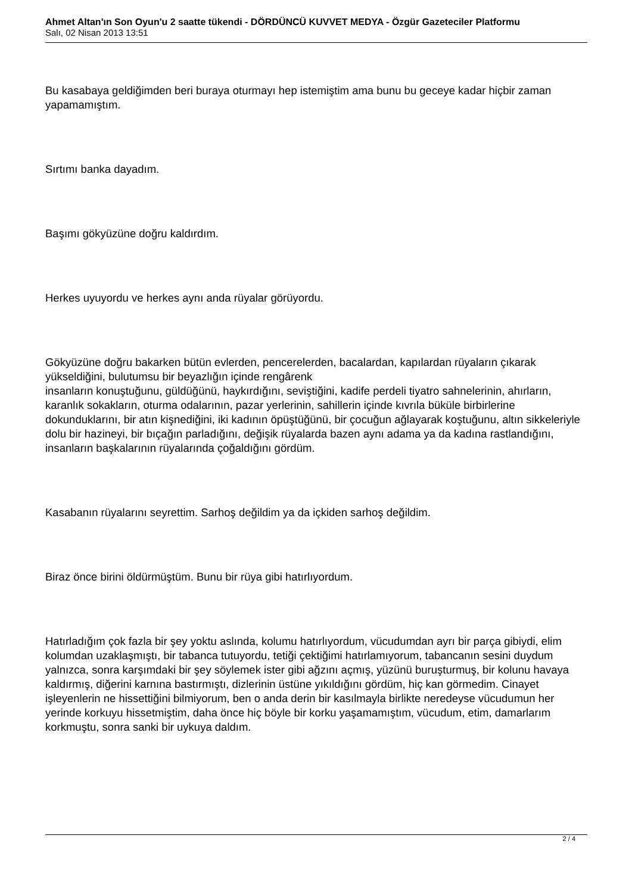Ahmet Altan'ın Son Oyun'u 2 saatte tükendi - DÖRDÜNCÜ KUVVET MEDYA - Özgür Gazeteciler Platformu
Salı, 02 Nisan 2013 13:51
Bu kasabaya geldiğimden beri buraya oturmayı hep istemiştim ama bunu bu geceye kadar hiçbir zaman yapamamıştım.
Sırtımı banka dayadım.
Başımı gökyüzüne doğru kaldırdım.
Herkes uyuyordu ve herkes aynı anda rüyalar görüyordu.
Gökyüzüne doğru bakarken bütün evlerden, pencerelerden, bacalardan, kapılardan rüyaların çıkarak yükseldiğini, bulutumsu bir beyazlığın içinde rengârenk
insanların konuştuğunu, güldüğünü, haykırdığını, seviştiğini, kadife perdeli tiyatro sahnelerinin, ahırların, karanlık sokakların, oturma odalarının, pazar yerlerinin, sahillerin içinde kıvrıla büküle birbirlerine dokunduklarını, bir atın kişnediğini, iki kadının öpüştüğünü, bir çocuğun ağlayarak koştuğunu, altın sikkeleriyle dolu bir hazineyi, bir bıçağın parladığını, değişik rüyalarda bazen aynı adama ya da kadına rastlandığını, insanların başkalarının rüyalarında çoğaldığını gördüm.
Kasabanın rüyalarını seyrettim. Sarhoş değildim ya da içkiden sarhoş değildim.
Biraz önce birini öldürmüştüm. Bunu bir rüya gibi hatırlıyordum.
Hatırladığım çok fazla bir şey yoktu aslında, kolumu hatırlıyordum, vücudumdan ayrı bir parça gibiydi, elim kolumdan uzaklaşmıştı, bir tabanca tutuyordu, tetiği çektiğimi hatırlamıyorum, tabancanın sesini duydum yalnızca, sonra karşımdaki bir şey söylemek ister gibi ağzını açmış, yüzünü buruşturmuş, bir kolunu havaya kaldırmış, diğerini karnına bastırmıştı, dizlerinin üstüne yıkıldığını gördüm, hiç kan görmedim. Cinayet işleyenlerin ne hissettiğini bilmiyorum, ben o anda derin bir kasılmayla birlikte neredeyse vücudumun her yerinde korkuyu hissetmiştim, daha önce hiç böyle bir korku yaşamamıştım, vücudum, etim, damarlarım korkmuştu, sonra sanki bir uykuya daldım.
2 / 4